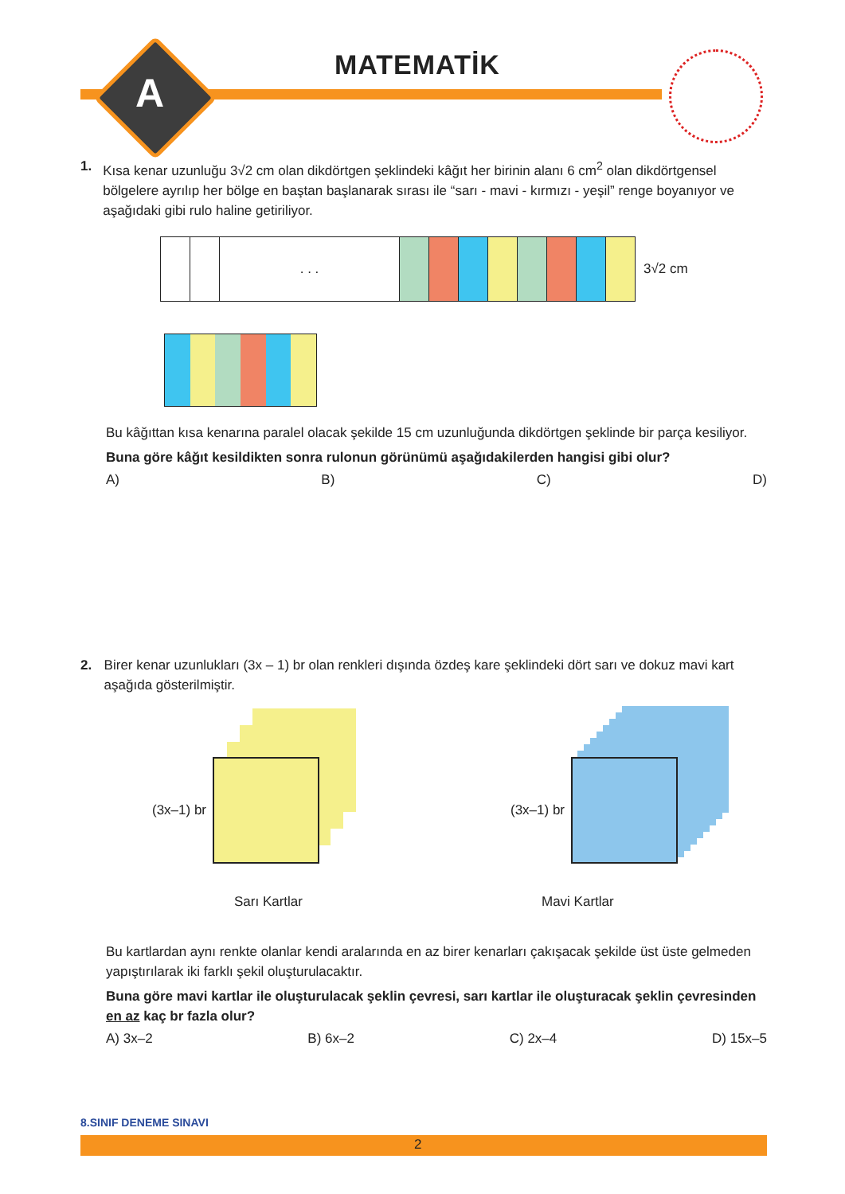A
MATEMATİK
1.
Kısa kenar uzunluğu 3√2 cm olan dikdörtgen şeklindeki kâğıt her birinin alanı 6 cm<sup>2</sup> olan dikdörtgensel bölgelere ayrılıp her bölge en baştan başlanarak sırası ile “sarı - mavi - kırmızı - yeşil” renge boyanıyor ve aşağıdaki gibi rulo haline getiriliyor.
. . .
3√2 cm
Bu kâğıttan kısa kenarına paralel olacak şekilde 15 cm uzunluğunda dikdörtgen şeklinde bir parça kesiliyor.
Buna göre kâğıt kesildikten sonra rulonun görünümü aşağıdakilerden hangisi gibi olur?
A) B) C) D)
2.
Birer kenar uzunlukları (3x – 1) br olan renkleri dışında özdeş kare şeklindeki dört sarı ve dokuz mavi kart aşağıda gösterilmiştir.
(3x–1) br (3x–1) br
Sarı Kartlar Mavi Kartlar
Bu kartlardan aynı renkte olanlar kendi aralarında en az birer kenarları çakışacak şekilde üst üste gelmeden yapıştırılarak iki farklı şekil oluşturulacaktır.
Buna göre mavi kartlar ile oluşturulacak şeklin çevresi, sarı kartlar ile oluşturacak şeklin çevresinden en az kaç br fazla olur?
A) 3x–2 B) 6x–2 C) 2x–4 D) 15x–5
8.SINIF DENEME SINAVI
2